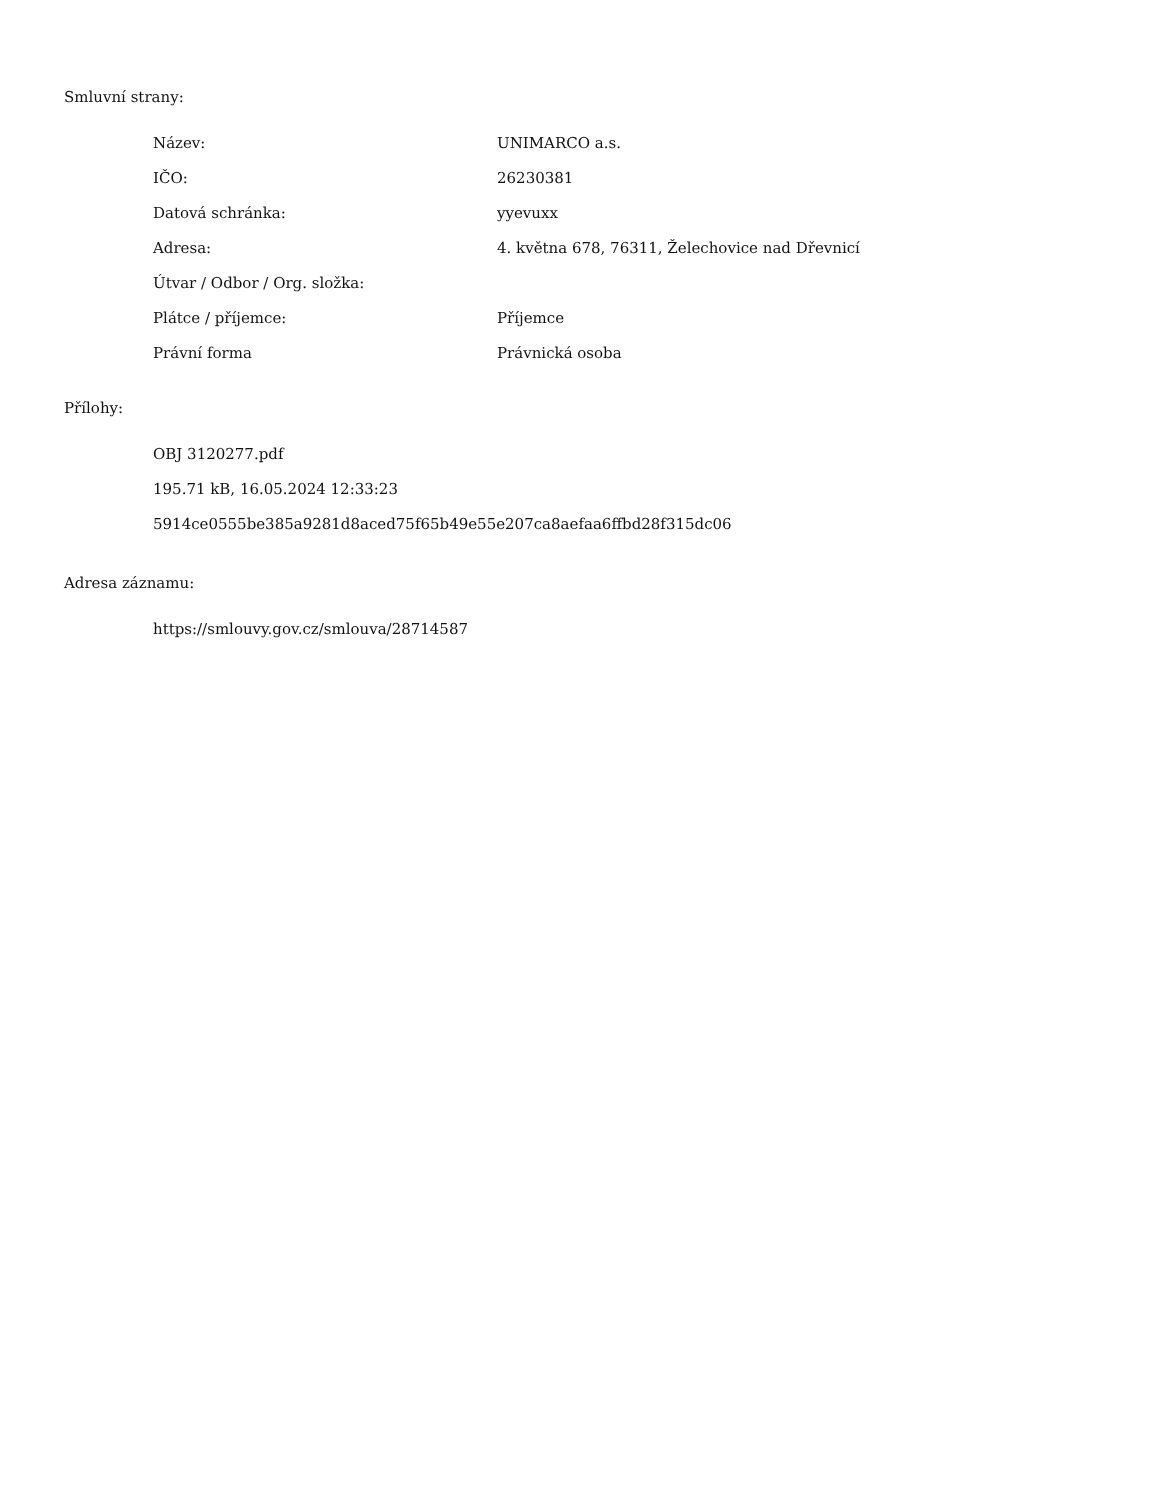Smluvní strany:
| Název: | UNIMARCO a.s. |
| IČO: | 26230381 |
| Datová schránka: | yyevuxx |
| Adresa: | 4. května 678, 76311, Želechovice nad Dřevnicí |
| Útvar / Odbor / Org. složka: | |
| Plátce / příjemce: | Příjemce |
| Právní forma | Právnická osoba |
Přílohy:
OBJ 3120277.pdf
195.71 kB, 16.05.2024 12:33:23
5914ce0555be385a9281d8aced75f65b49e55e207ca8aefaa6ffbd28f315dc06
Adresa záznamu:
https://smlouvy.gov.cz/smlouva/28714587